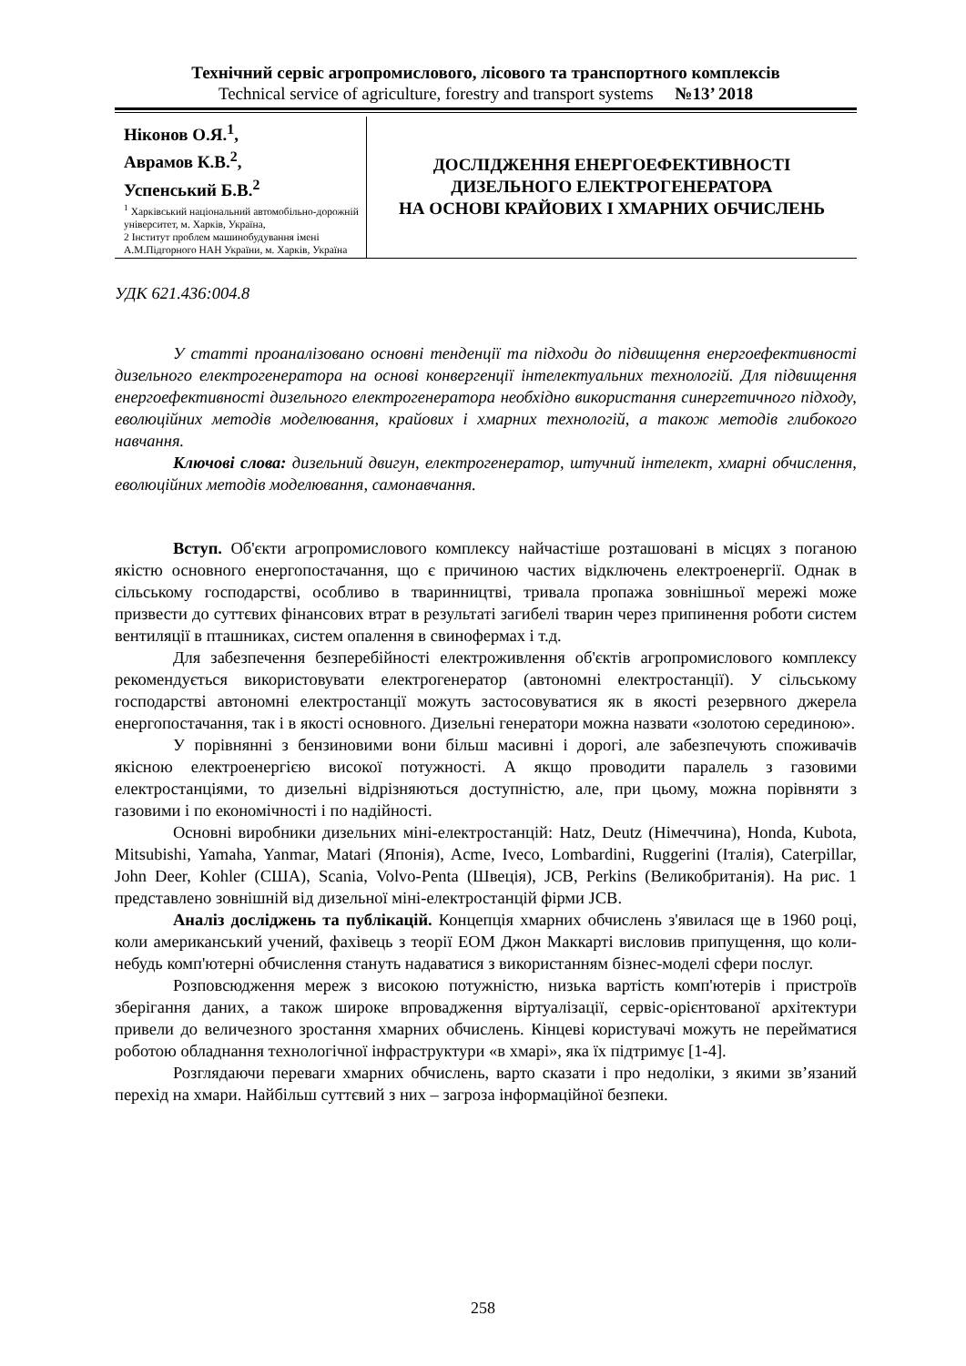Технічний сервіс агропромислового, лісового та транспортного комплексів
Technical service of agriculture, forestry and transport systems №13’ 2018
Ніконов О.Я.<sup>1</sup>,
Аврамов К.В.<sup>2</sup>,
Успенський Б.В.<sup>2</sup>
<sup>1</sup> Харківський національний автомобільно-дорожній університет, м. Харків, Україна,
2 Інститут проблем машинобудування імені А.М.Підгорного НАН України, м. Харків, Україна
ДОСЛІДЖЕННЯ ЕНЕРГОЕФЕКТИВНОСТІ
ДИЗЕЛЬНОГО ЕЛЕКТРОГЕНЕРАТОРА
НА ОСНОВІ КРАЙОВИХ І ХМАРНИХ ОБЧИСЛЕНЬ
УДК 621.436:004.8
У статті проаналізовано основні тенденції та підходи до підвищення енергоефективності дизельного електрогенератора на основі конвергенції інтелектуальних технологій. Для підвищення енергоефективності дизельного електрогенератора необхідно використання синергетичного підходу, еволюційних методів моделювання, крайових і хмарних технологій, а також методів глибокого навчання.
Ключові слова: дизельний двигун, електрогенератор, штучний інтелект, хмарні обчислення, еволюційних методів моделювання, самонавчання.
Вступ. Об'єкти агропромислового комплексу найчастіше розташовані в місцях з поганою якістю основного енергопостачання, що є причиною частих відключень електроенергії. Однак в сільському господарстві, особливо в тваринництві, тривала пропажа зовнішньої мережі може призвести до суттєвих фінансових втрат в результаті загибелі тварин через припинення роботи систем вентиляції в пташниках, систем опалення в свинофермах і т.д.
Для забезпечення безперебійності електроживлення об'єктів агропромислового комплексу рекомендується використовувати електрогенератор (автономні електростанції). У сільському господарстві автономні електростанції можуть застосовуватися як в якості резервного джерела енергопостачання, так і в якості основного. Дизельні генератори можна назвати «золотою серединою».
У порівнянні з бензиновими вони більш масивні і дорогі, але забезпечують споживачів якісною електроенергією високої потужності. А якщо проводити паралель з газовими електростанціями, то дизельні відрізняються доступністю, але, при цьому, можна порівняти з газовими і по економічності і по надійності.
Основні виробники дизельних міні-електростанцій: Hatz, Deutz (Німеччина), Honda, Kubota, Mitsubishi, Yamaha, Yanmar, Matari (Японія), Acme, Iveco, Lombardini, Ruggerini (Італія), Caterpillar, John Deer, Kohler (США), Scania, Volvo-Penta (Швеція), JCB, Perkins (Великобританія). На рис. 1 представлено зовнішній від дизельної міні-електростанцій фірми JCB.
Аналіз досліджень та публікацій. Концепція хмарних обчислень з'явилася ще в 1960 році, коли американський учений, фахівець з теорії ЕОМ Джон Маккарті висловив припущення, що коли-небудь комп'ютерні обчислення стануть надаватися з використанням бізнес-моделі сфери послуг.
Розповсюдження мереж з високою потужністю, низька вартість комп'ютерів і пристроїв зберігання даних, а також широке впровадження віртуалізації, сервіс-орієнтованої архітектури привели до величезного зростання хмарних обчислень. Кінцеві користувачі можуть не перейматися роботою обладнання технологічної інфраструктури «в хмарі», яка їх підтримує [1-4].
Розглядаючи переваги хмарних обчислень, варто сказати і про недоліки, з якими зв’язаний перехід на хмари. Найбільш суттєвий з них – загроза інформаційної безпеки.
258